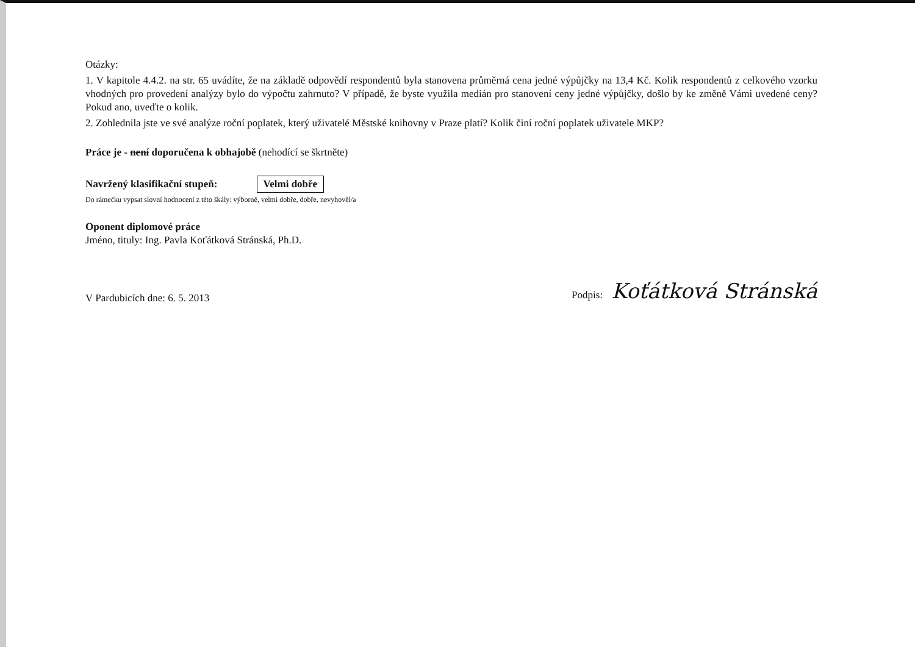Otázky:
1. V kapitole 4.4.2. na str. 65 uvádíte, že na základě odpovědí respondentů byla stanovena průměrná cena jedné výpůjčky na 13,4 Kč. Kolik respondentů z celkového vzorku vhodných pro provedení analýzy bylo do výpočtu zahrnuto? V případě, že byste využila medián pro stanovení ceny jedné výpůjčky, došlo by ke změně Vámi uvedené ceny? Pokud ano, uveďte o kolik.
2. Zohlednila jste ve své analýze roční poplatek, který uživatelé Městské knihovny v Praze platí? Kolik činí roční poplatek uživatele MKP?
Práce je - není doporučena k obhajobě (nehodící se škrtněte)
Navržený klasifikační stupeň: Velmi dobře
Do rámečku vypsat slovní hodnocení z této škály: výborně, velmi dobře, dobře, nevyhověl/a
Oponent diplomové práce
Jméno, tituly: Ing. Pavla Koťátková Stránská, Ph.D.
V Pardubicích dne: 6. 5. 2013
Podpis: Koťátková Stránská